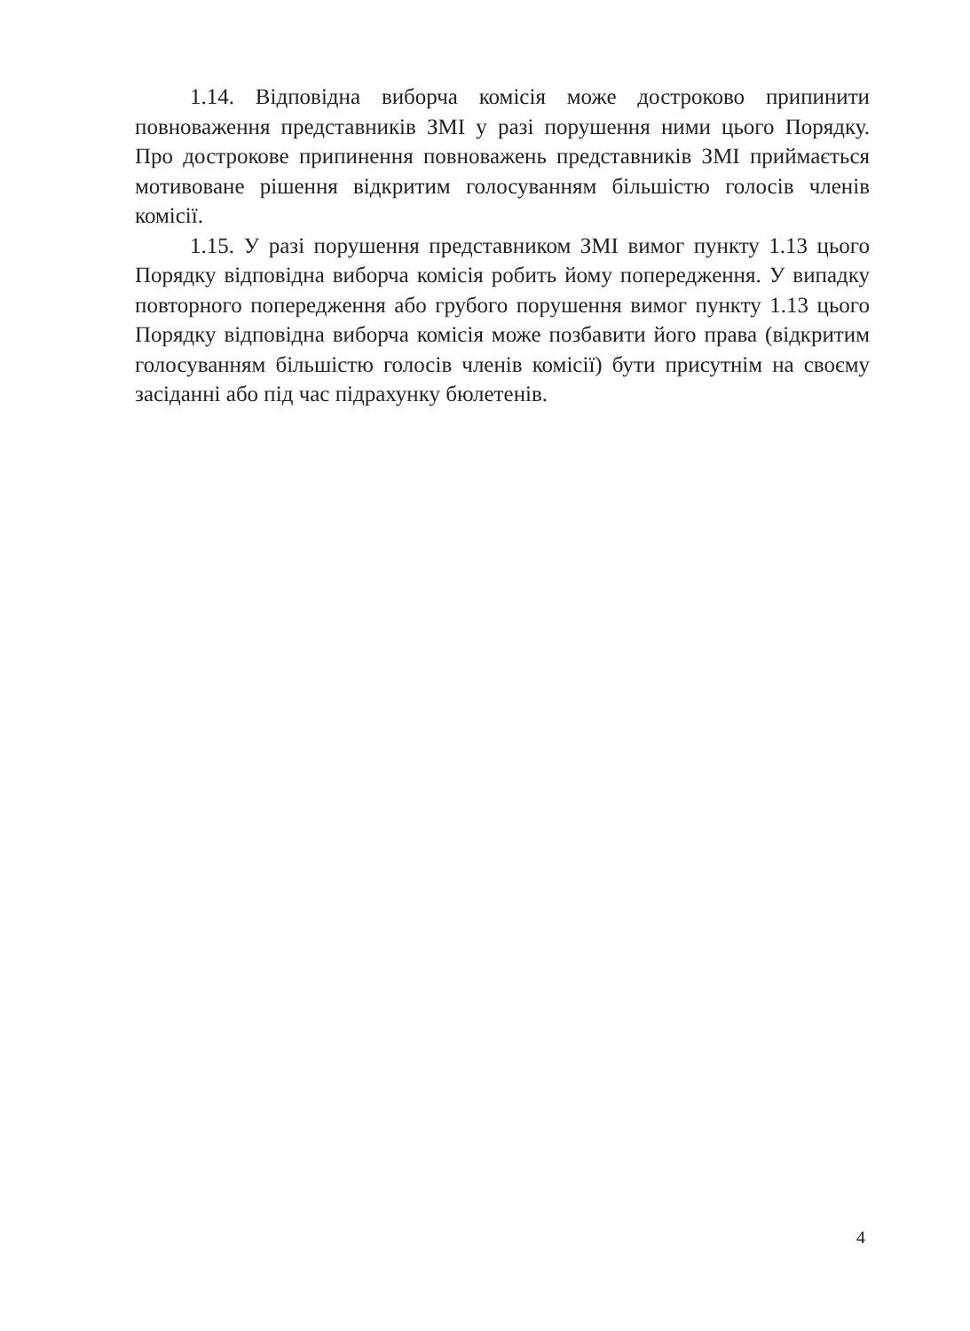1.14. Відповідна виборча комісія може достроково припинити повноваження представників ЗМІ у разі порушення ними цього Порядку. Про дострокове припинення повноважень представників ЗМІ приймається мотивоване рішення відкритим голосуванням більшістю голосів членів комісії.
1.15. У разі порушення представником ЗМІ вимог пункту 1.13 цього Порядку відповідна виборча комісія робить йому попередження. У випадку повторного попередження або грубого порушення вимог пункту 1.13 цього Порядку відповідна виборча комісія може позбавити його права (відкритим голосуванням більшістю голосів членів комісії) бути присутнім на своєму засіданні або під час підрахунку бюлетенів.
4